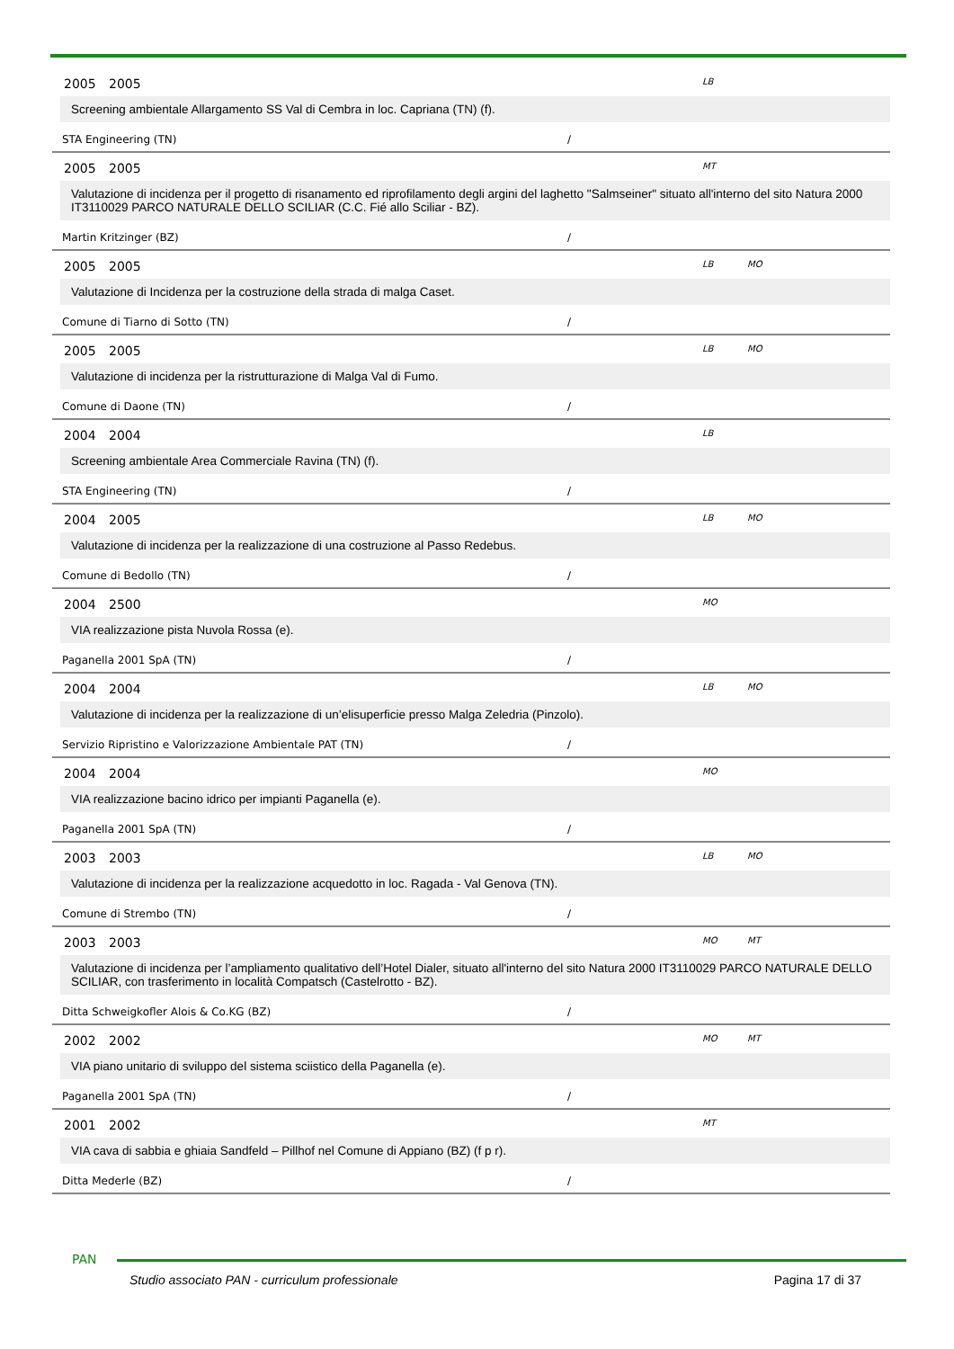2005 2005 LB
Screening ambientale Allargamento SS Val di Cembra in loc. Capriana (TN) (f).
STA Engineering (TN) /
2005 2005 MT
Valutazione di incidenza per il progetto di risanamento ed riprofilamento degli argini del laghetto "Salmseiner" situato all'interno del sito Natura 2000 IT3110029 PARCO NATURALE DELLO SCILIAR (C.C. Fié allo Sciliar - BZ).
Martin Kritzinger (BZ) /
2005 2005 LB MO
Valutazione di Incidenza per la costruzione della strada di malga Caset.
Comune di Tiarno di Sotto (TN) /
2005 2005 LB MO
Valutazione di incidenza per la ristrutturazione di Malga Val di Fumo.
Comune di Daone (TN) /
2004 2004 LB
Screening ambientale Area Commerciale Ravina (TN) (f).
STA Engineering (TN) /
2004 2005 LB MO
Valutazione di incidenza per la realizzazione di una costruzione al Passo Redebus.
Comune di Bedollo (TN) /
2004 2500 MO
VIA realizzazione pista Nuvola Rossa (e).
Paganella 2001 SpA (TN) /
2004 2004 LB MO
Valutazione di incidenza per la realizzazione di un’elisuperficie presso Malga Zeledria (Pinzolo).
Servizio Ripristino e Valorizzazione Ambientale PAT (TN) /
2004 2004 MO
VIA realizzazione bacino idrico per impianti Paganella (e).
Paganella 2001 SpA (TN) /
2003 2003 LB MO
Valutazione di incidenza per la realizzazione acquedotto in loc. Ragada - Val Genova (TN).
Comune di Strembo (TN) /
2003 2003 MO MT
Valutazione di incidenza per l’ampliamento qualitativo dell’Hotel Dialer, situato all'interno del sito Natura 2000 IT3110029 PARCO NATURALE DELLO SCILIAR, con trasferimento in località Compatsch (Castelrotto - BZ).
Ditta Schweigkofler Alois & Co.KG (BZ) /
2002 2002 MO MT
VIA piano unitario di sviluppo del sistema sciistico della Paganella (e).
Paganella 2001 SpA (TN) /
2001 2002 MT
VIA cava di sabbia e ghiaia Sandfeld – Pillhof nel Comune di Appiano (BZ) (f p r).
Ditta Mederle (BZ) /
PAN
Studio associato PAN - curriculum professionale Pagina 17 di 37